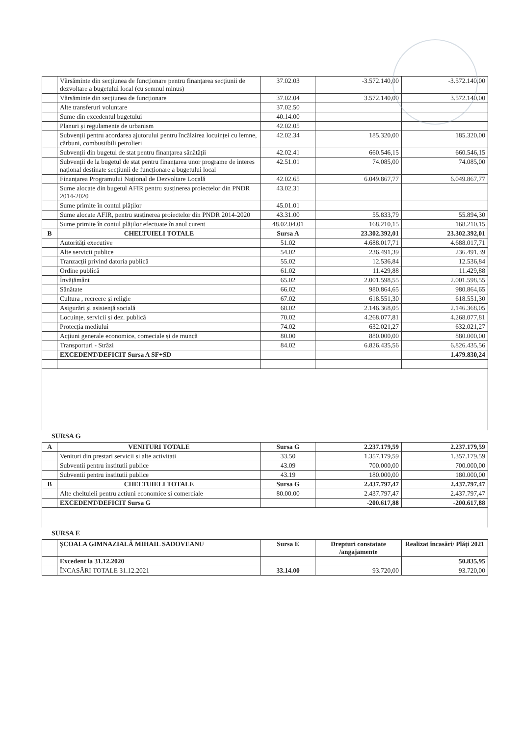| | Vărsăminte din secțiunea de funcționare pentru finanțarea secțiunii de dezvoltare a bugetului local (cu semnul minus) | 37.02.03 | -3.572.140,00 | -3.572.140,00 |
| | Vărsăminte din secțiunea de funcționare | 37.02.04 | 3.572.140,00 | 3.572.140,00 |
| | Alte transferuri voluntare | 37.02.50 | | |
| | Sume din excedentul bugetului | 40.14.00 | | |
| | Planuri și regulamente de urbanism | 42.02.05 | | |
| | Subvenții pentru acordarea ajutorului pentru încălzirea locuinței cu lemne, cărbuni, combustibili petrolieri | 42.02.34 | 185.320,00 | 185.320,00 |
| | Subvenții din bugetul de stat pentru finanțarea sănătății | 42.02.41 | 660.546,15 | 660.546,15 |
| | Subvenții de la bugetul de stat pentru finanțarea unor programe de interes național destinate secțiunii de funcționare a bugetului local | 42.51.01 | 74.085,00 | 74.085,00 |
| | Finanțarea Programului Național de Dezvoltare Locală | 42.02.65 | 6.049.867,77 | 6.049.867,77 |
| | Sume alocate din bugetul AFIR pentru susținerea proiectelor din PNDR 2014-2020 | 43.02.31 | | |
| | Sume primite în contul plăților | 45.01.01 | | |
| | Sume alocate AFIR, pentru susținerea proiectelor din PNDR 2014-2020 | 43.31.00 | 55.833,79 | 55.894,30 |
| | Sume primite în contul plăților efectuate în anul curent | 48.02.04.01 | 168.210,15 | 168.210,15 |
| B | CHELTUIELI TOTALE | Sursa A | 23.302.392,01 | 23.302.392,01 |
| | Autorități executive | 51.02 | 4.688.017,71 | 4.688.017,71 |
| | Alte servicii publice | 54.02 | 236.491,39 | 236.491,39 |
| | Tranzacții privind datoria publică | 55.02 | 12.536,84 | 12.536,84 |
| | Ordine publică | 61.02 | 11.429,88 | 11.429,88 |
| | Învățământ | 65.02 | 2.001.598,55 | 2.001.598,55 |
| | Sănătate | 66.02 | 980.864,65 | 980.864,65 |
| | Cultura , recreere și religie | 67.02 | 618.551,30 | 618.551,30 |
| | Asigurări și asistență socială | 68.02 | 2.146.368,05 | 2.146.368,05 |
| | Locuințe, servicii și dez. publică | 70.02 | 4.268.077,81 | 4.268.077,81 |
| | Protecția mediului | 74.02 | 632.021,27 | 632.021,27 |
| | Acțiuni generale economice, comeciale și de muncă | 80.00 | 880.000,00 | 880.000,00 |
| | Transporturi - Străzi | 84.02 | 6.826.435,56 | 6.826.435,56 |
| | EXCEDENT/DEFICIT Sursa A SF+SD | | | 1.479.830,24 |
SURSA G
| A | VENITURI TOTALE | Sursa G | 2.237.179,59 | 2.237.179,59 |
| | Venituri din prestari servicii si alte activitati | 33.50 | 1.357.179,59 | 1.357.179,59 |
| | Subventii pentru institutii publice | 43.09 | 700.000,00 | 700.000,00 |
| | Subventii pentru institutii publice | 43.19 | 180.000,00 | 180.000,00 |
| B | CHELTUIELI TOTALE | Sursa G | 2.437.797,47 | 2.437.797,47 |
| | Alte cheltuieli pentru actiuni economice si comerciale | 80.00.00 | 2.437.797,47 | 2.437.797,47 |
| | EXCEDENT/DEFICIT Sursa G | | -200.617,88 | -200.617,88 |
SURSA E
| | ȘCOALA GIMNAZIALĂ MIHAIL SADOVEANU | Sursa E | Drepturi constatate /angajamente | Realizat încasări/ Plăți 2021 |
| | Excedent la 31.12.2020 | | | 50.835,95 |
| | ÎNCASĂRI TOTALE 31.12.2021 | 33.14.00 | 93.720,00 | 93.720,00 |